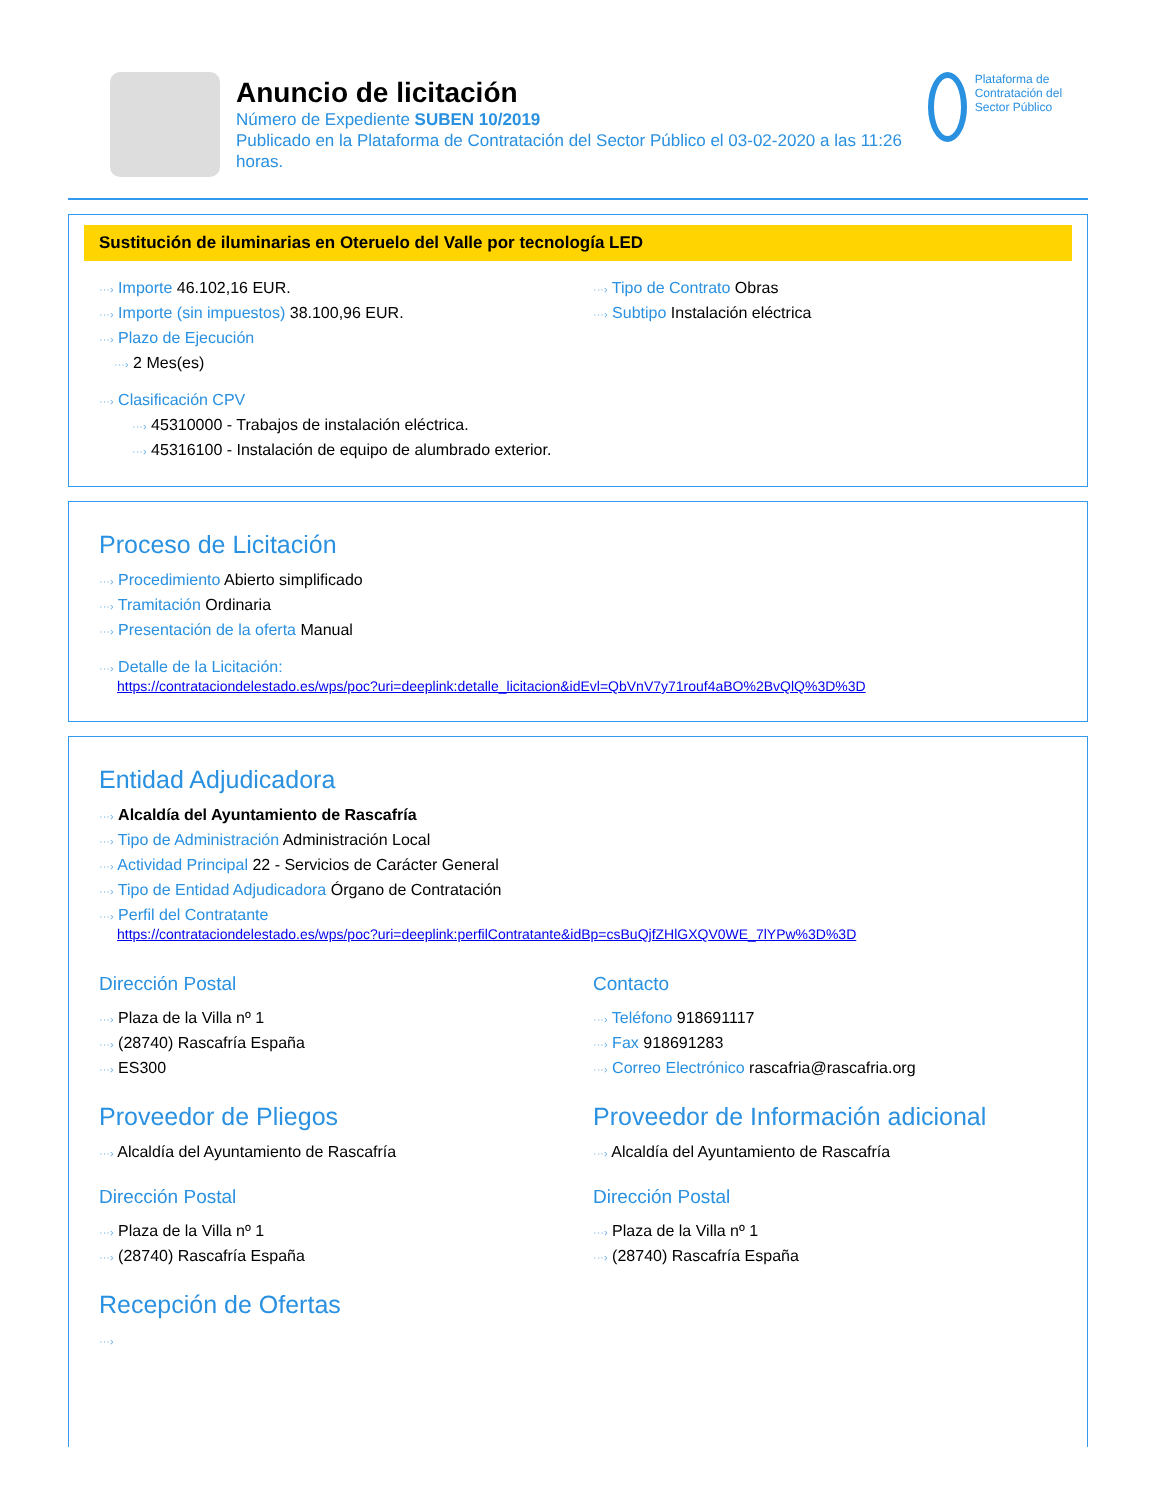Anuncio de licitación
Número de Expediente SUBEN 10/2019
Publicado en la Plataforma de Contratación del Sector Público el 03-02-2020 a las 11:26 horas.
Plataforma de Contratación del Sector Público
Sustitución de iluminarias en Oteruelo del Valle por tecnología LED
···› Importe 46.102,16 EUR.
···› Importe (sin impuestos) 38.100,96 EUR.
···› Plazo de Ejecución
···› 2 Mes(es)
···› Clasificación CPV
···› 45310000 - Trabajos de instalación eléctrica.
···› 45316100 - Instalación de equipo de alumbrado exterior.
···› Tipo de Contrato Obras
···› Subtipo Instalación eléctrica
Proceso de Licitación
···› Procedimiento Abierto simplificado
···› Tramitación Ordinaria
···› Presentación de la oferta Manual
···› Detalle de la Licitación:
https://contrataciondelestado.es/wps/poc?uri=deeplink:detalle_licitacion&idEvl=QbVnV7y71rouf4aBO%2BvQlQ%3D%3D
Entidad Adjudicadora
···› Alcaldía del Ayuntamiento de Rascafría
···› Tipo de Administración Administración Local
···› Actividad Principal 22 - Servicios de Carácter General
···› Tipo de Entidad Adjudicadora Órgano de Contratación
···› Perfil del Contratante
https://contrataciondelestado.es/wps/poc?uri=deeplink:perfilContratante&idBp=csBuQjfZHlGXQV0WE_7lYPw%3D%3D
Dirección Postal
···› Plaza de la Villa nº 1
···› (28740) Rascafría España
···› ES300
Contacto
···› Teléfono 918691117
···› Fax 918691283
···› Correo Electrónico rascafria@rascafria.org
Proveedor de Pliegos
···› Alcaldía del Ayuntamiento de Rascafría
Dirección Postal
···› Plaza de la Villa nº 1
···› (28740) Rascafría España
Proveedor de Información adicional
···› Alcaldía del Ayuntamiento de Rascafría
Dirección Postal
···› Plaza de la Villa nº 1
···› (28740) Rascafría España
Recepción de Ofertas
···›